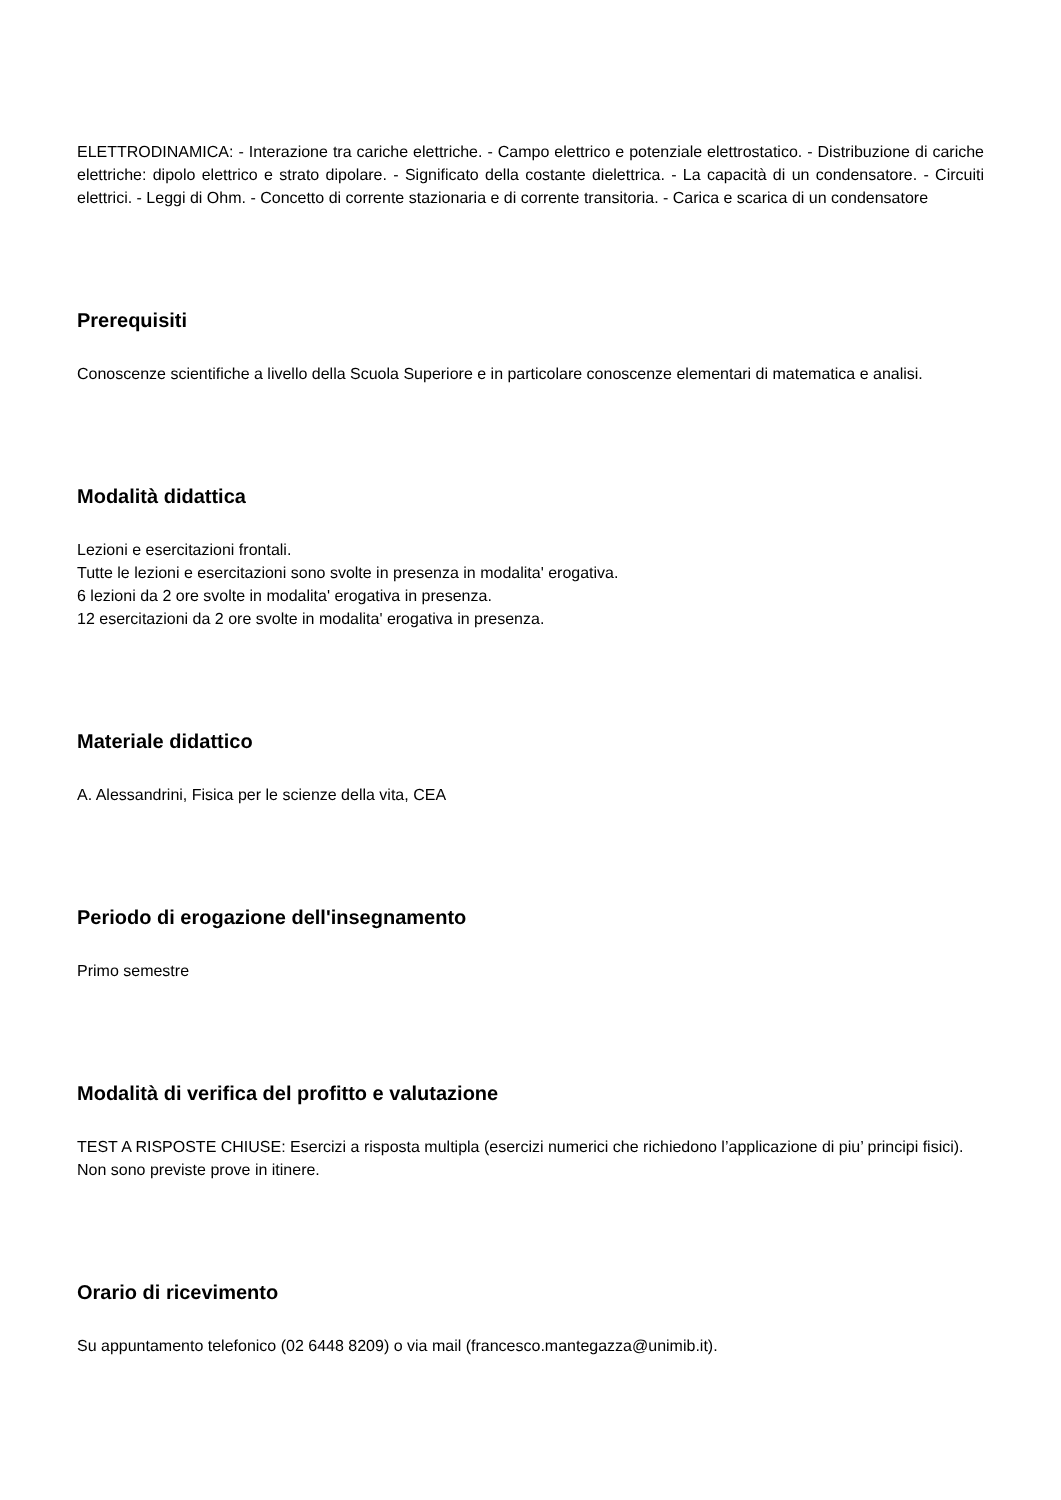ELETTRODINAMICA: - Interazione tra cariche elettriche. - Campo elettrico e potenziale elettrostatico. - Distribuzione di cariche elettriche: dipolo elettrico e strato dipolare. - Significato della costante dielettrica. - La capacità di un condensatore. - Circuiti elettrici. - Leggi di Ohm. - Concetto di corrente stazionaria e di corrente transitoria. - Carica e scarica di un condensatore
Prerequisiti
Conoscenze scientifiche a livello della Scuola Superiore e in particolare conoscenze elementari di matematica e analisi.
Modalità didattica
Lezioni e esercitazioni frontali.
Tutte le lezioni e esercitazioni sono svolte in presenza in modalita' erogativa.
6 lezioni da 2 ore svolte in modalita' erogativa in presenza.
12 esercitazioni da 2 ore svolte in modalita' erogativa in presenza.
Materiale didattico
A. Alessandrini, Fisica per le scienze della vita, CEA
Periodo di erogazione dell'insegnamento
Primo semestre
Modalità di verifica del profitto e valutazione
TEST A RISPOSTE CHIUSE: Esercizi a risposta multipla (esercizi numerici che richiedono l’applicazione di piu’ principi fisici).
Non sono previste prove in itinere.
Orario di ricevimento
Su appuntamento telefonico (02 6448 8209) o via mail (francesco.mantegazza@unimib.it).